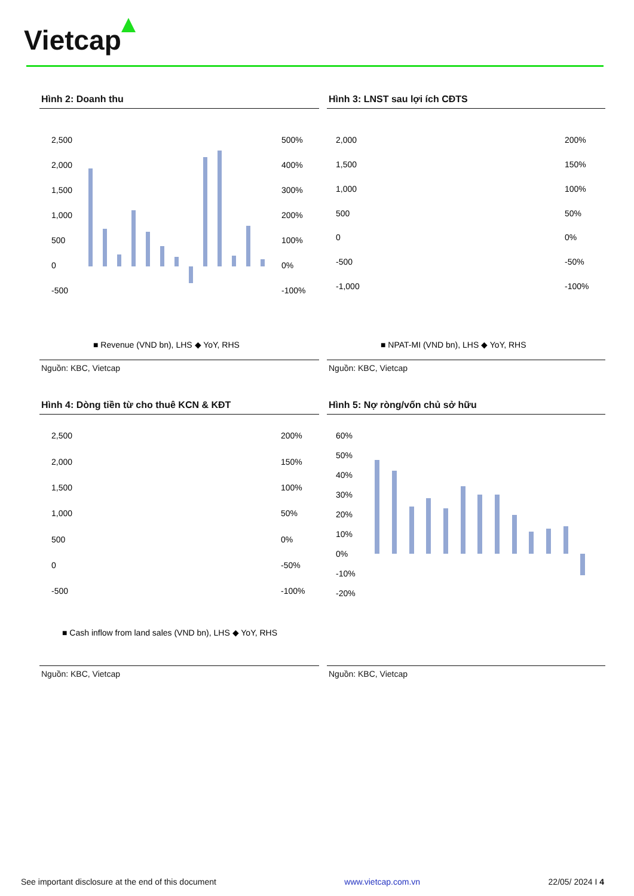Vietcap
Hình 2: Doanh thu
2,500
2,000
1,500
1,000
500
0
-500
500%
400%
300%
200%
100%
0%
-100%
■ Revenue (VND bn), LHS ◆ YoY, RHS
Nguồn: KBC, Vietcap
Hình 3: LNST sau lợi ích CĐTS
2,000
1,500
1,000
500
0
-500
-1,000
200%
150%
100%
50%
0%
-50%
-100%
■ NPAT-MI (VND bn), LHS ◆ YoY, RHS
Nguồn: KBC, Vietcap
Hình 4: Dòng tiền từ cho thuê KCN & KĐT
2,500
2,000
1,500
1,000
500
0
-500
200%
150%
100%
50%
0%
-50%
-100%
■ Cash inflow from land sales (VND bn), LHS ◆ YoY, RHS
Nguồn: KBC, Vietcap
Hình 5: Nợ ròng/vốn chủ sở hữu
60%
50%
40%
30%
20%
10%
0%
-10%
-20%
Nguồn: KBC, Vietcap
See important disclosure at the end of this document www.vietcap.com.vn 22/05/ 2024 I 4